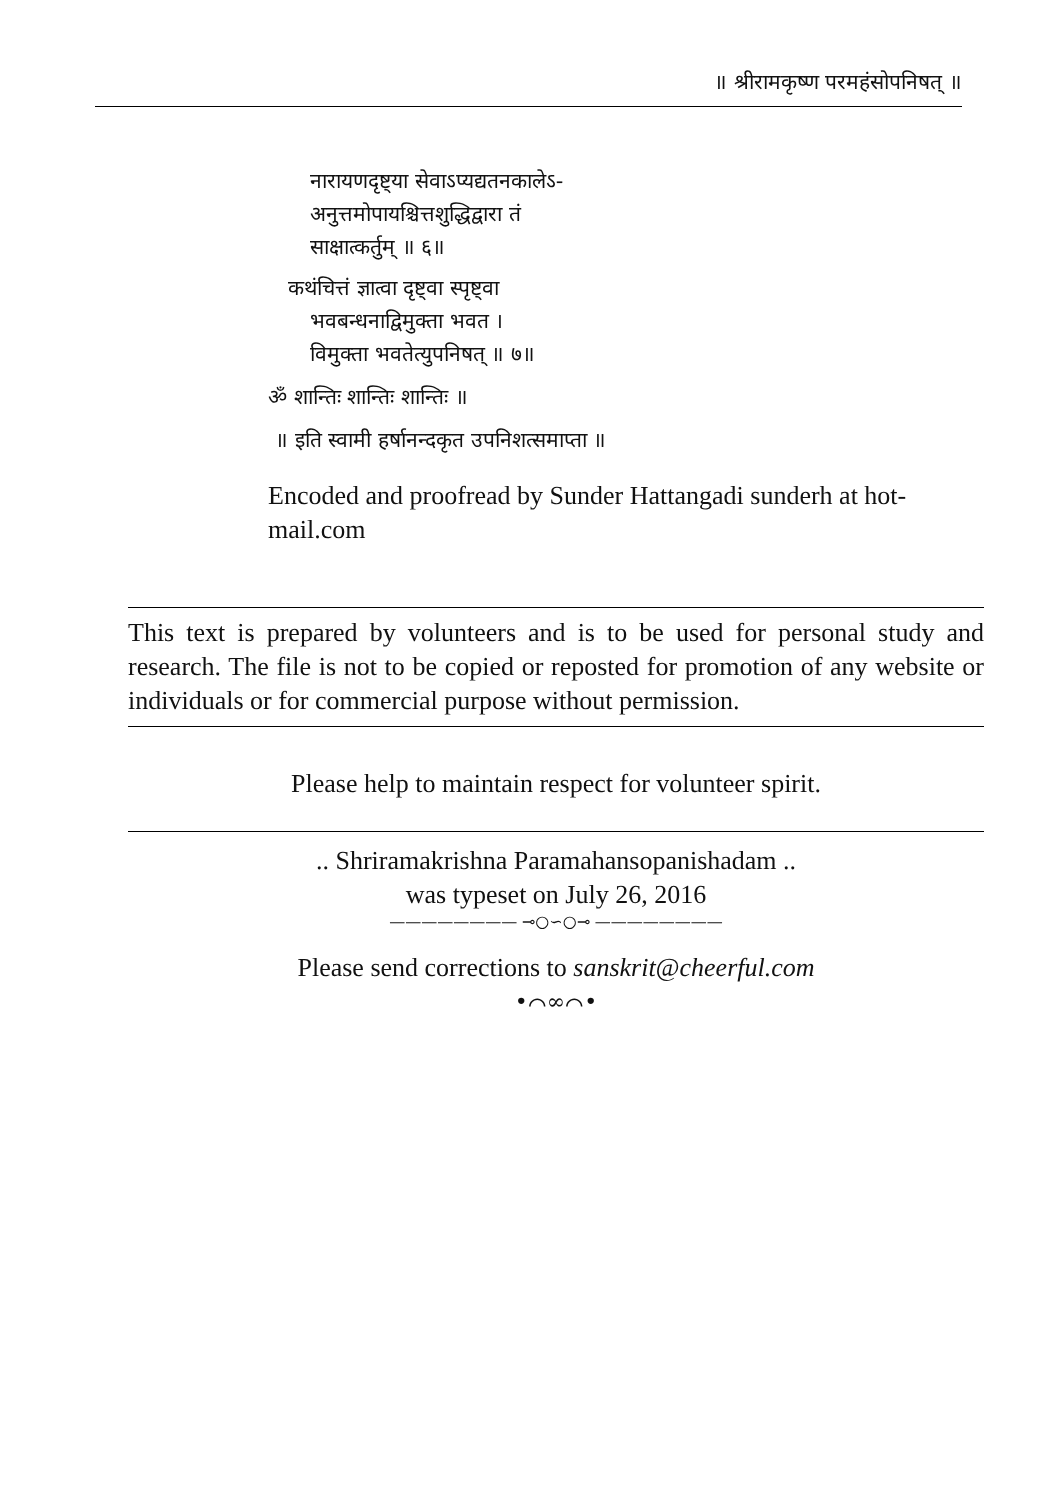॥ श्रीरामकृष्ण परमहंसोपनिषत् ॥
नारायणदृष्ट्या सेवाऽप्यद्यतनकालेऽ-
अनुत्तमोपायश्चित्तशुद्धिद्वारा तं
साक्षात्कर्तुम् ॥ ६॥
कथंचित्तं ज्ञात्वा दृष्ट्वा स्पृष्ट्वा
भवबन्धनाद्विमुक्ता भवत ।
विमुक्ता भवतेत्युपनिषत् ॥ ७॥
ॐ शान्तिः शान्तिः शान्तिः ॥
॥ इति स्वामी हर्षानन्दकृत उपनिशत्समाप्ता ॥
Encoded and proofread by Sunder Hattangadi sunderh at hot-mail.com
This text is prepared by volunteers and is to be used for personal study and research. The file is not to be copied or reposted for promotion of any website or individuals or for commercial purpose without permission.
Please help to maintain respect for volunteer spirit.
.. Shriramakrishna Paramahansopanishadam ..
was typeset on July 26, 2016
———————— ⊸○∽○⊸ ————————
Please send corrections to sanskrit@cheerful.com
•⌒∞⌒•